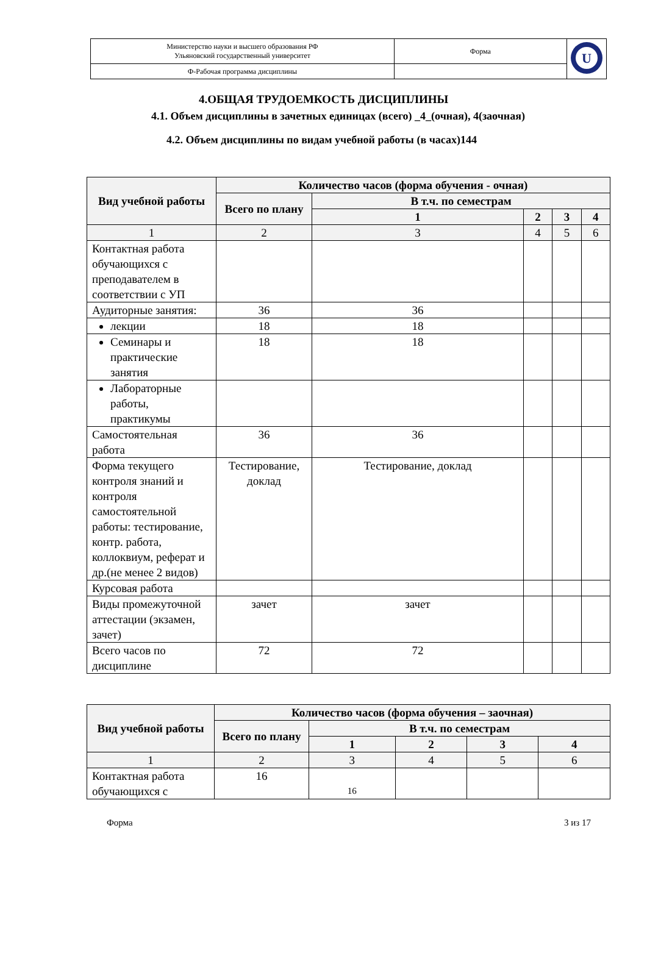| Министерство науки и высшего образования РФ Ульяновский государственный университет | Форма | U |
| Ф-Рабочая программа дисциплины | | |
4.ОБЩАЯ ТРУДОЕМКОСТЬ ДИСЦИПЛИНЫ
4.1. Объем дисциплины в зачетных единицах (всего) _4_(очная), 4(заочная)
4.2. Объем дисциплины по видам учебной работы (в часах)144
| Вид учебной работы | Количество часов (форма обучения - очная) | | | | |
| --- | --- | --- | --- | --- | --- |
| | Всего по плану | В т.ч. по семестрам | | | |
| | | 1 | 2 | 3 | 4 |
| 1 | 2 | 3 | 4 | 5 | 6 |
| Контактная работа обучающихся с преподавателем в соответствии с УП | | | | | |
| Аудиторные занятия: | 36 | 36 | | | |
| лекции | 18 | 18 | | | |
| Семинары и практические занятия | 18 | 18 | | | |
| Лабораторные работы, практикумы | | | | | |
| Самостоятельная работа | 36 | 36 | | | |
| Форма текущего контроля знаний и контроля самостоятельной работы: тестирование, контр. работа, коллоквиум, реферат и др.(не менее 2 видов) | Тестирование, доклад | Тестирование, доклад | | | |
| Курсовая работа | | | | | |
| Виды промежуточной аттестации (экзамен, зачет) | зачет | зачет | | | |
| Всего часов по дисциплине | 72 | 72 | | | |
| Вид учебной работы | Количество часов (форма обучения – заочная) | | | | |
| --- | --- | --- | --- | --- | --- |
| | Всего по плану | В т.ч. по семестрам | | | |
| | | 1 | 2 | 3 | 4 |
| 1 | 2 | 3 | 4 | 5 | 6 |
| Контактная работа обучающихся с | 16 | 16 | | | |
Форма 3 из 17